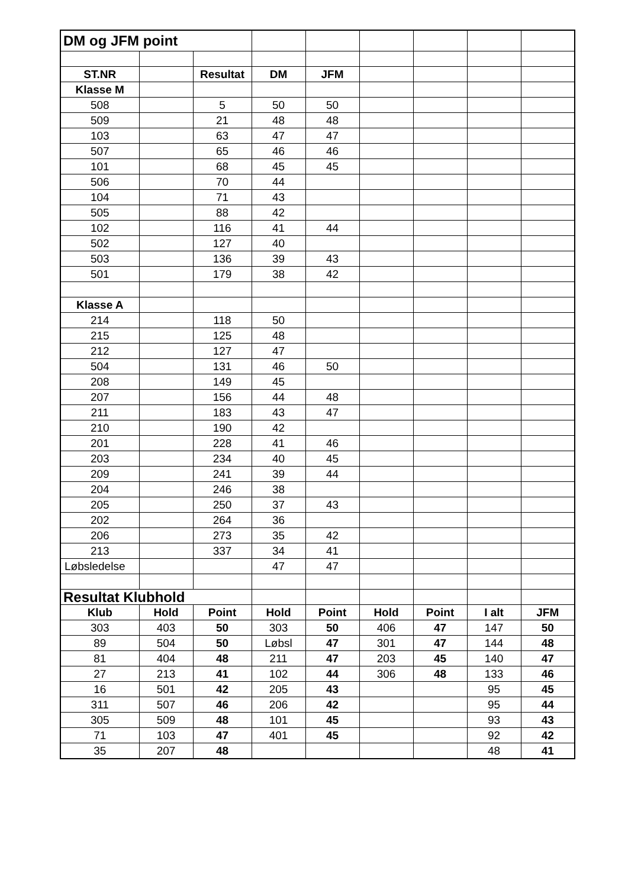| DM og JFM point | | | | | | | | |
| ST.NR | | Resultat | DM | JFM | | | | |
| Klasse M | | | | | | | | |
| 508 | | 5 | 50 | 50 | | | | |
| 509 | | 21 | 48 | 48 | | | | |
| 103 | | 63 | 47 | 47 | | | | |
| 507 | | 65 | 46 | 46 | | | | |
| 101 | | 68 | 45 | 45 | | | | |
| 506 | | 70 | 44 | | | | | |
| 104 | | 71 | 43 | | | | | |
| 505 | | 88 | 42 | | | | | |
| 102 | | 116 | 41 | 44 | | | | |
| 502 | | 127 | 40 | | | | | |
| 503 | | 136 | 39 | 43 | | | | |
| 501 | | 179 | 38 | 42 | | | | |
| Klasse A | | | | | | | | |
| 214 | | 118 | 50 | | | | | |
| 215 | | 125 | 48 | | | | | |
| 212 | | 127 | 47 | | | | | |
| 504 | | 131 | 46 | 50 | | | | |
| 208 | | 149 | 45 | | | | | |
| 207 | | 156 | 44 | 48 | | | | |
| 211 | | 183 | 43 | 47 | | | | |
| 210 | | 190 | 42 | | | | | |
| 201 | | 228 | 41 | 46 | | | | |
| 203 | | 234 | 40 | 45 | | | | |
| 209 | | 241 | 39 | 44 | | | | |
| 204 | | 246 | 38 | | | | | |
| 205 | | 250 | 37 | 43 | | | | |
| 202 | | 264 | 36 | | | | | |
| 206 | | 273 | 35 | 42 | | | | |
| 213 | | 337 | 34 | 41 | | | | |
| Løbsledelse | | | 47 | 47 | | | | |
| Resultat Klubhold | | | | | | | | |
| Klub | Hold | Point | Hold | Point | Hold | Point | I alt | JFM |
| 303 | 403 | 50 | 303 | 50 | 406 | 47 | 147 | 50 |
| 89 | 504 | 50 | Løbsl | 47 | 301 | 47 | 144 | 48 |
| 81 | 404 | 48 | 211 | 47 | 203 | 45 | 140 | 47 |
| 27 | 213 | 41 | 102 | 44 | 306 | 48 | 133 | 46 |
| 16 | 501 | 42 | 205 | 43 | | | 95 | 45 |
| 311 | 507 | 46 | 206 | 42 | | | 95 | 44 |
| 305 | 509 | 48 | 101 | 45 | | | 93 | 43 |
| 71 | 103 | 47 | 401 | 45 | | | 92 | 42 |
| 35 | 207 | 48 | | | | | 48 | 41 |